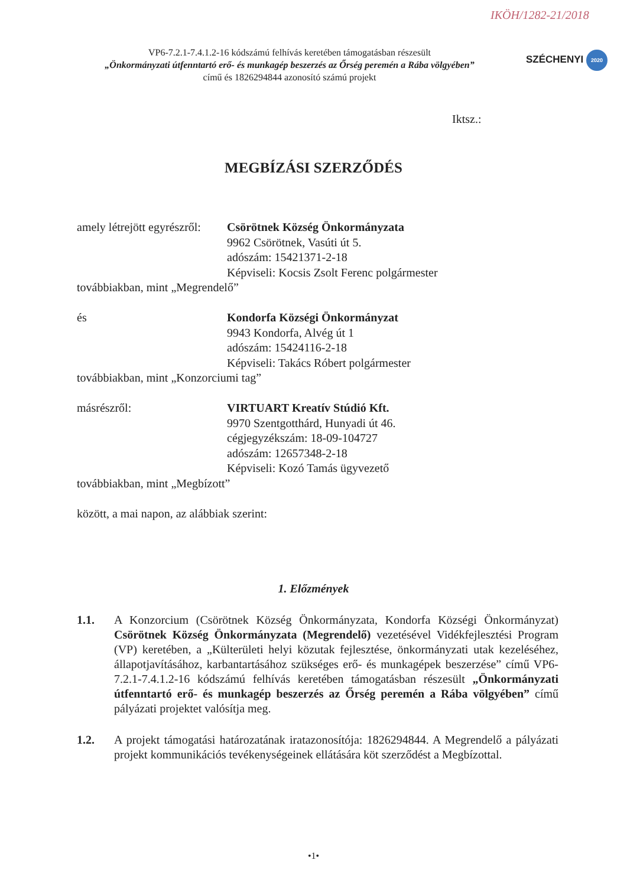IKÖH/1282-21/2018
VP6-7.2.1-7.4.1.2-16 kódszámú felhívás keretében támogatásban részesült
„Önkormányzati útfenntartó erő- és munkagép beszerzés az Őrség peremén a Rába völgyében”
című és 1826294844 azonosító számú projekt
SZÉCHENYI 2020
Iktsz.:
MEGBÍZÁSI SZERZŐDÉS
amely létrejött egyrészről:
Csörötnek Község Önkormányzata
9962 Csörötnek, Vasúti út 5.
adószám: 15421371-2-18
Képviseli: Kocsis Zsolt Ferenc polgármester
továbbiakban, mint „Megrendelő”
és Kondorfa Községi Önkormányzat
9943 Kondorfa, Alvég út 1
adószám: 15424116-2-18
Képviseli: Takács Róbert polgármester
továbbiakban, mint „Konzorciumi tag”
másrészről: VIRTUART Kreatív Stúdió Kft.
9970 Szentgotthárd, Hunyadi út 46.
cégjegyzékszám: 18-09-104727
adószám: 12657348-2-18
Képviseli: Kozó Tamás ügyvezető
továbbiakban, mint „Megbízott”
között, a mai napon, az alábbiak szerint:
1. Előzmények
1.1. A Konzorcium (Csörötnek Község Önkormányzata, Kondorfa Községi Önkormányzat) Csörötnek Község Önkormányzata (Megrendelő) vezetésével Vidékfejlesztési Program (VP) keretében, a „Külterületi helyi közutak fejlesztése, önkormányzati utak kezeléséhez, állapotjavításához, karbantartásához szükséges erő- és munkagépek beszerzése” című VP6-7.2.1-7.4.1.2-16 kódszámú felhívás keretében támogatásban részesült „Önkormányzati útfenntartó erő- és munkagép beszerzés az Őrség peremén a Rába völgyében” című pályázati projektet valósítja meg.
1.2. A projekt támogatási határozatának iratazonosítója: 1826294844. A Megrendelő a pályázati projekt kommunikációs tevékenységeinek ellátására köt szerződést a Megbízottal.
•1•